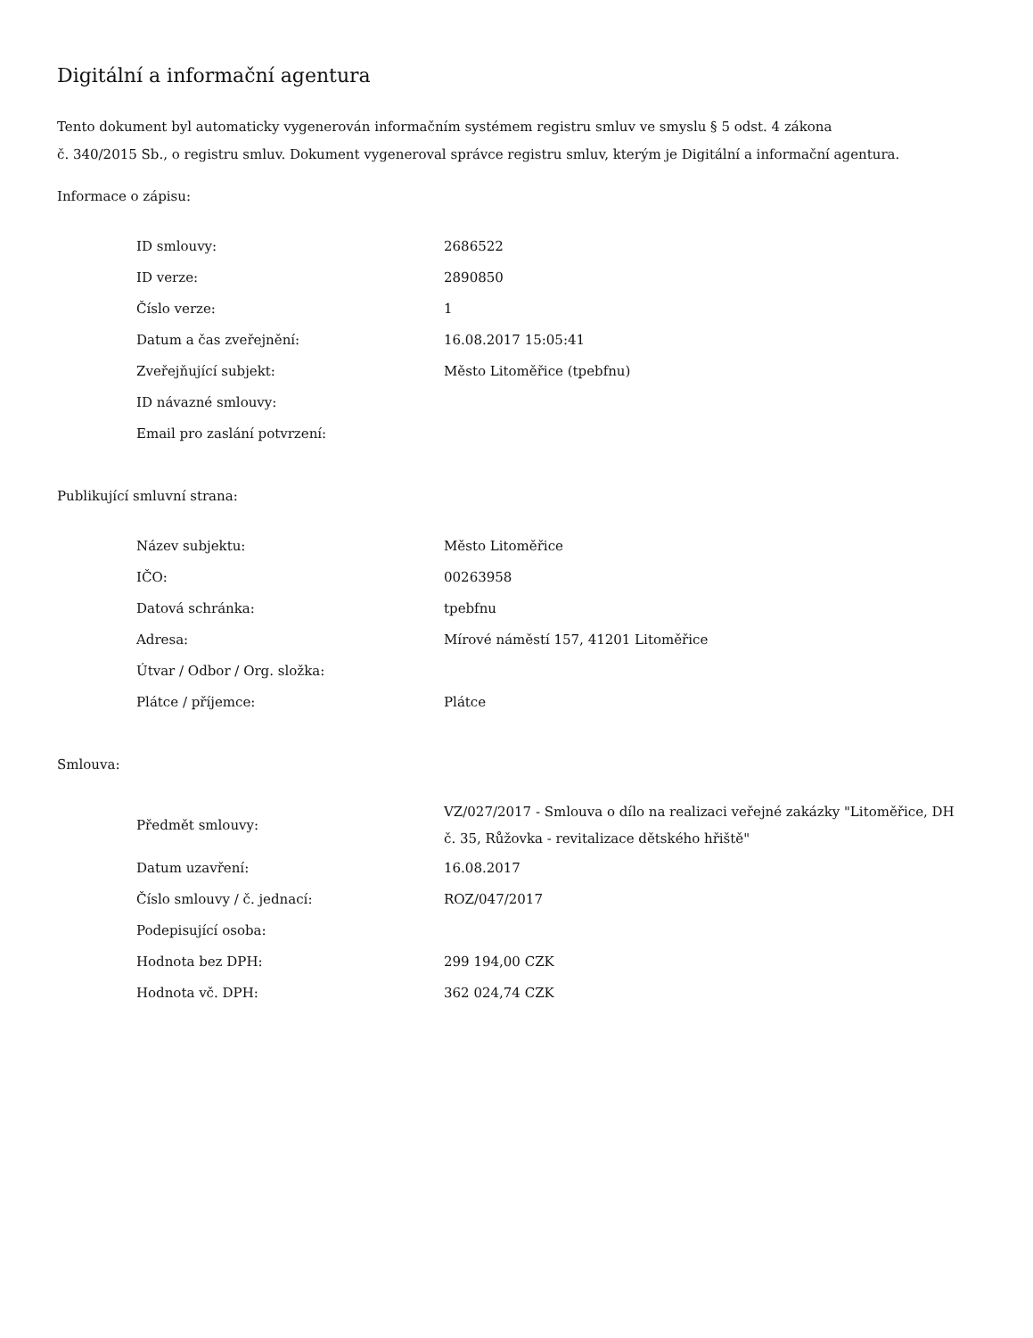Digitální a informační agentura
Tento dokument byl automaticky vygenerován informačním systémem registru smluv ve smyslu § 5 odst. 4 zákona
č. 340/2015 Sb., o registru smluv. Dokument vygeneroval správce registru smluv, kterým je Digitální a informační agentura.
Informace o zápisu:
| ID smlouvy: | 2686522 |
| ID verze: | 2890850 |
| Číslo verze: | 1 |
| Datum a čas zveřejnění: | 16.08.2017 15:05:41 |
| Zveřejňující subjekt: | Město Litoměřice (tpebfnu) |
| ID návazné smlouvy: | |
| Email pro zaslání potvrzení: | |
Publikující smluvní strana:
| Název subjektu: | Město Litoměřice |
| IČO: | 00263958 |
| Datová schránka: | tpebfnu |
| Adresa: | Mírové náměstí 157, 41201 Litoměřice |
| Útvar / Odbor / Org. složka: | |
| Plátce / příjemce: | Plátce |
Smlouva:
| Předmět smlouvy: | VZ/027/2017 - Smlouva o dílo na realizaci veřejné zakázky "Litoměřice, DH č. 35, Růžovka - revitalizace dětského hřiště" |
| Datum uzavření: | 16.08.2017 |
| Číslo smlouvy / č. jednací: | ROZ/047/2017 |
| Podepisující osoba: | |
| Hodnota bez DPH: | 299 194,00 CZK |
| Hodnota vč. DPH: | 362 024,74 CZK |